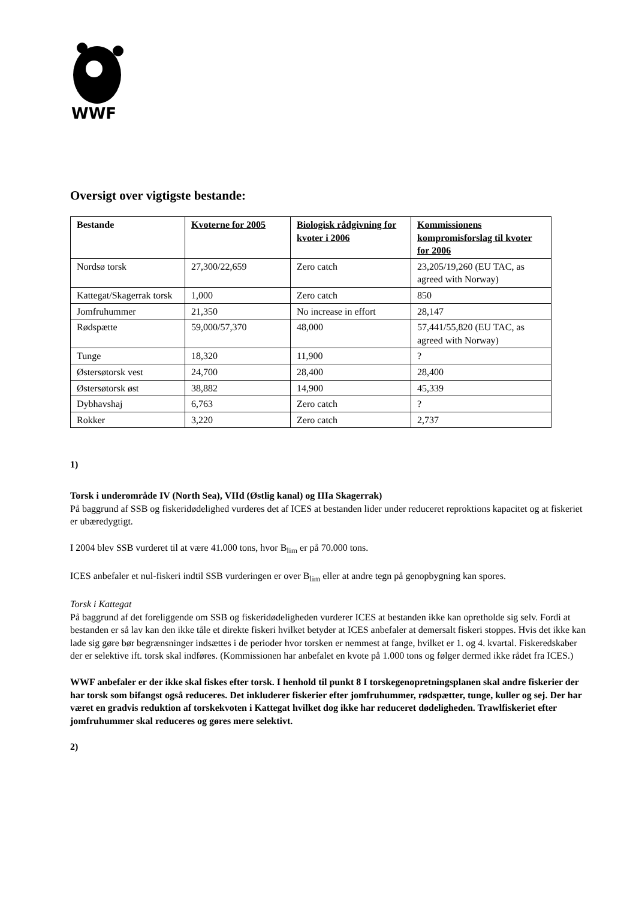WWF
Oversigt over vigtigste bestande:
| Bestande | Kvoterne for 2005 | Biologisk rådgivning for kvoter i 2006 | Kommissionens kompromisforslag til kvoter for 2006 |
| --- | --- | --- | --- |
| Nordsø torsk | 27,300/22,659 | Zero catch | 23,205/19,260 (EU TAC, as agreed with Norway) |
| Kattegat/Skagerrak torsk | 1,000 | Zero catch | 850 |
| Jomfruhummer | 21,350 | No increase in effort | 28,147 |
| Rødspætte | 59,000/57,370 | 48,000 | 57,441/55,820 (EU TAC, as agreed with Norway) |
| Tunge | 18,320 | 11,900 | ? |
| Østersøtorsk vest | 24,700 | 28,400 | 28,400 |
| Østersøtorsk øst | 38,882 | 14,900 | 45,339 |
| Dybhavshaj | 6,763 | Zero catch | ? |
| Rokker | 3,220 | Zero catch | 2,737 |
1)
Torsk i underområde IV (North Sea), VIId (Østlig kanal) og IIIa Skagerrak)
På baggrund af SSB og fiskeridødelighed vurderes det af ICES at bestanden lider under reduceret reproktions kapacitet og at fiskeriet er ubæredygtigt.
I 2004 blev SSB vurderet til at være 41.000 tons, hvor B<sub>lim</sub> er på 70.000 tons.
ICES anbefaler et nul-fiskeri indtil SSB vurderingen er over B<sub>lim</sub> eller at andre tegn på genopbygning kan spores.
Torsk i Kattegat
På baggrund af det foreliggende om SSB og fiskeridødeligheden vurderer ICES at bestanden ikke kan opretholde sig selv. Fordi at bestanden er så lav kan den ikke tåle et direkte fiskeri hvilket betyder at ICES anbefaler at demersalt fiskeri stoppes. Hvis det ikke kan lade sig gøre bør begrænsninger indsættes i de perioder hvor torsken er nemmest at fange, hvilket er 1. og 4. kvartal. Fiskeredskaber der er selektive ift. torsk skal indføres. (Kommissionen har anbefalet en kvote på 1.000 tons og følger dermed ikke rådet fra ICES.)
WWF anbefaler er der ikke skal fiskes efter torsk. I henhold til punkt 8 I torskegenopretningsplanen skal andre fiskerier der har torsk som bifangst også reduceres. Det inkluderer fiskerier efter jomfruhummer, rødspætter, tunge, kuller og sej. Der har været en gradvis reduktion af torskekvoten i Kattegat hvilket dog ikke har reduceret dødeligheden. Trawlfiskeriet efter jomfruhummer skal reduceres og gøres mere selektivt.
2)